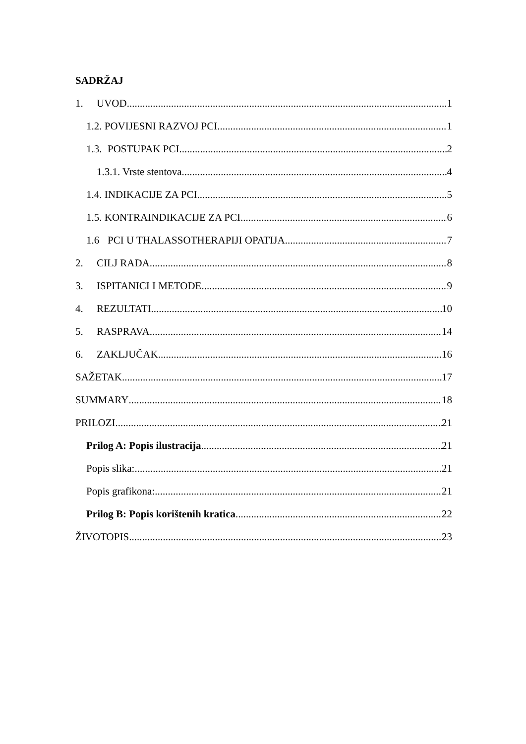SADRŽAJ
1. UVOD 1
1.2. POVIJESNI RAZVOJ PCI 1
1.3. POSTUPAK PCI 2
1.3.1. Vrste stentova 4
1.4. INDIKACIJE ZA PCI 5
1.5. KONTRAINDIKACIJE ZA PCI 6
1.6 PCI U THALASSOTHERAPIJI OPATIJA 7
2. CILJ RADA 8
3. ISPITANICI I METODE 9
4. REZULTATI 10
5. RASPRAVA 14
6. ZAKLJUČAK 16
SAŽETAK 17
SUMMARY 18
PRILOZI 21
Prilog A: Popis ilustracija 21
Popis slika: 21
Popis grafikona: 21
Prilog B: Popis korištenih kratica 22
ŽIVOTOPIS 23